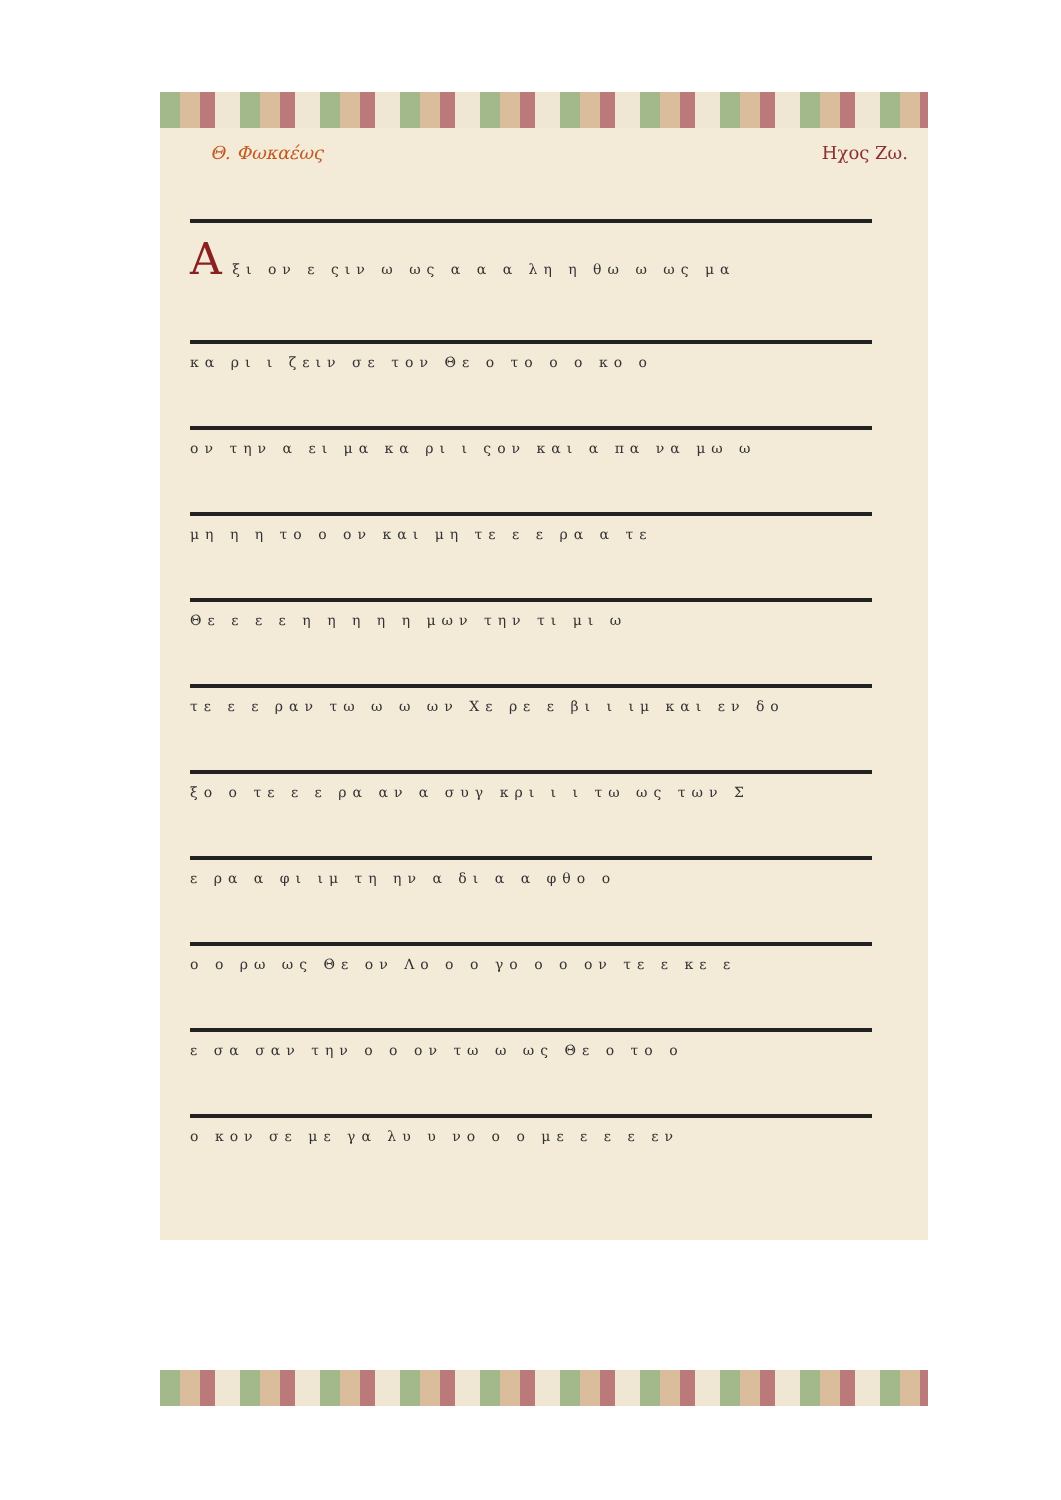Θ. Φωκαέως Ηχος Ζω.
Α ξι ον ε ςιν ω ως α α α λη η θω ω ως μα
κα ρι ι ζειν σε τον Θε ο το ο ο κο ο
ον την α ει μα κα ρι ι ςον και α πα να μω ω
μη η η το ο ον και μη τε ε ε ρα α τε
Θε ε ε ε η η η η η μων την τι μι ω
τε ε ε ραν τω ω ω ων Χε ρε ε βι ι ιμ και εν δο
ξο ο τε ε ε ρα αν α συγ κρι ι ι τω ως των Σ
ε ρα α φι ιμ τη ην α δι α α φθο ο
ο ο ρω ως Θε ον Λο ο ο γο ο ο ον τε ε κε ε
ε σα σαν την ο ο ον τω ω ως Θε ο το ο
ο κον σε με γα λυ υ νο ο ο με ε ε ε εν